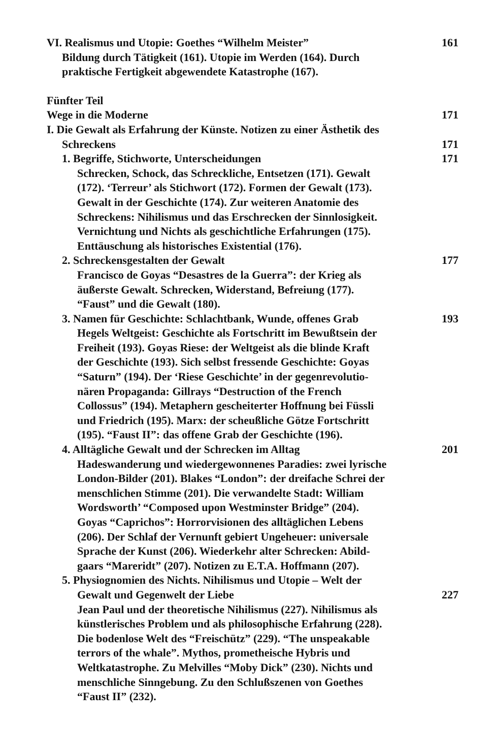VI. Realismus und Utopie: Goethes “Wilhelm Meister” 161
Bildung durch Tätigkeit (161). Utopie im Werden (164). Durch
praktische Fertigkeit abgewendete Katastrophe (167).
Fünfter Teil
Wege in die Moderne 171
I. Die Gewalt als Erfahrung der Künste. Notizen zu einer Ästhetik des
Schreckens 171
1. Begriffe, Stichworte, Unterscheidungen 171
Schrecken, Schock, das Schreckliche, Entsetzen (171). Gewalt
(172). ‘Terreur’ als Stichwort (172). Formen der Gewalt (173).
Gewalt in der Geschichte (174). Zur weiteren Anatomie des
Schreckens: Nihilismus und das Erschrecken der Sinnlosigkeit.
Vernichtung und Nichts als geschichtliche Erfahrungen (175).
Enttäuschung als historisches Existential (176).
2. Schreckensgestalten der Gewalt 177
Francisco de Goyas “Desastres de la Guerra”: der Krieg als
äußerste Gewalt. Schrecken, Widerstand, Befreiung (177).
“Faust” und die Gewalt (180).
3. Namen für Geschichte: Schlachtbank, Wunde, offenes Grab 193
Hegels Weltgeist: Geschichte als Fortschritt im Bewußtsein der
Freiheit (193). Goyas Riese: der Weltgeist als die blinde Kraft
der Geschichte (193). Sich selbst fressende Geschichte: Goyas
“Saturn” (194). Der ‘Riese Geschichte’ in der gegenrevolutio-
nären Propaganda: Gillrays “Destruction of the French
Collossus” (194). Metaphern gescheiterter Hoffnung bei Füssli
und Friedrich (195). Marx: der scheußliche Götze Fortschritt
(195). “Faust II”: das offene Grab der Geschichte (196).
4. Alltägliche Gewalt und der Schrecken im Alltag 201
Hadeswanderung und wiedergewonnenes Paradies: zwei lyrische
London-Bilder (201). Blakes “London”: der dreifache Schrei der
menschlichen Stimme (201). Die verwandelte Stadt: William
Wordsworth’ “Composed upon Westminster Bridge” (204).
Goyas “Caprichos”: Horrorvisionen des alltäglichen Lebens
(206). Der Schlaf der Vernunft gebiert Ungeheuer: universale
Sprache der Kunst (206). Wiederkehr alter Schrecken: Abild-
gaars “Mareridt” (207). Notizen zu E.T.A. Hoffmann (207).
5. Physiognomien des Nichts. Nihilismus und Utopie – Welt der
Gewalt und Gegenwelt der Liebe 227
Jean Paul und der theoretische Nihilismus (227). Nihilismus als
künstlerisches Problem und als philosophische Erfahrung (228).
Die bodenlose Welt des “Freischütz” (229). “The unspeakable
terrors of the whale”. Mythos, prometheische Hybris und
Weltkatastrophe. Zu Melvilles “Moby Dick” (230). Nichts und
menschliche Sinngebung. Zu den Schlußszenen von Goethes
“Faust II” (232).